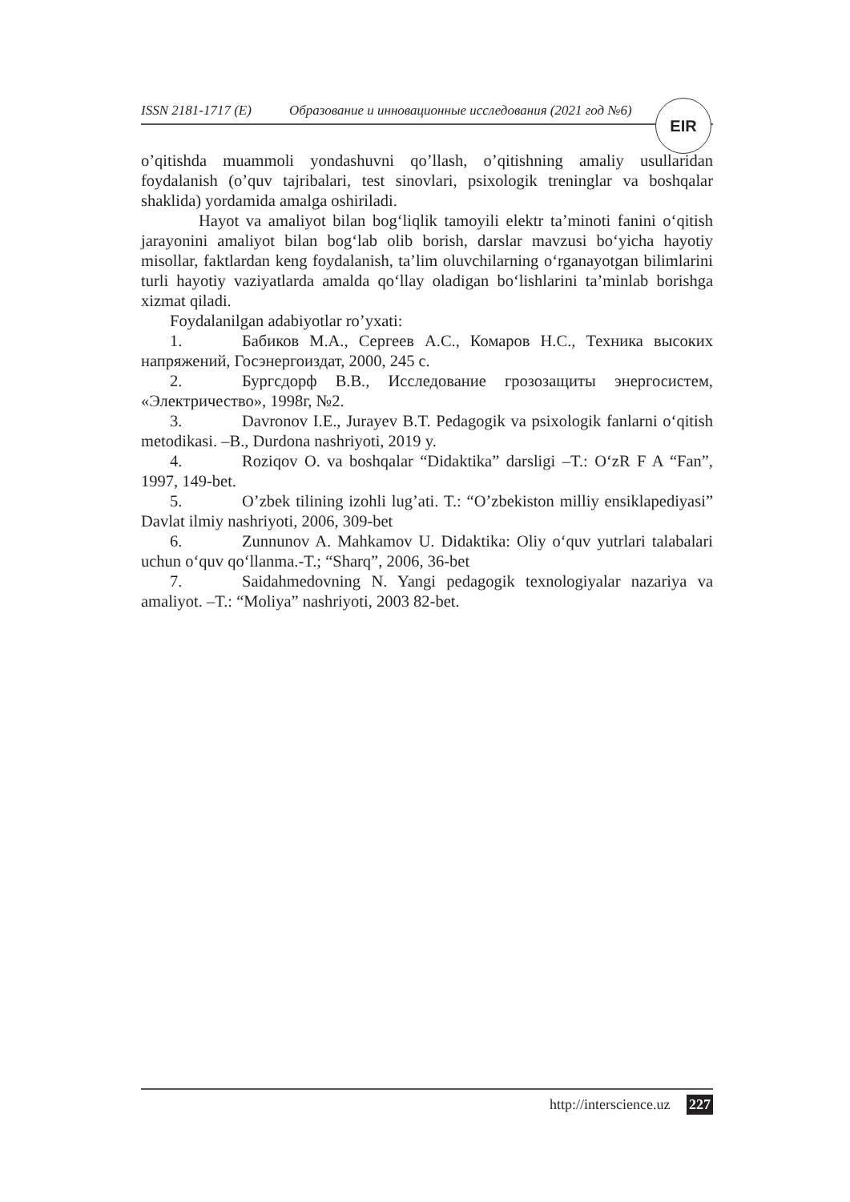ISSN 2181-1717 (E) Образование и инновационные исследования (2021 год №6)
EIR
o’qitishda muammoli yondashuvni qo’llash, o’qitishning amaliy usullaridan foydalanish (o’quv tajribalari, test sinovlari, psixologik treninglar va boshqalar shaklida) yordamida amalga oshiriladi.
Hayot va amaliyot bilan bog‘liqlik tamoyili elektr ta’minoti fanini o‘qitish jarayonini amaliyot bilan bog‘lab olib borish, darslar mavzusi bo‘yicha hayotiy misollar, faktlardan keng foydalanish, ta’lim oluvchilarning o‘rganayotgan bilimlarini turli hayotiy vaziyatlarda amalda qo‘llay oladigan bo‘lishlarini ta’minlab borishga xizmat qiladi.
Foydalanilgan adabiyotlar ro’yxati:
1. Бабиков М.А., Сергеев А.С., Комаров Н.С., Техника высоких напряжений, Госэнергоиздат, 2000, 245 с.
2. Бургсдорф В.В., Исследование грозозащиты энергосистем, «Электричество», 1998г, №2.
3. Davronov I.E., Jurayev B.T. Pedagogik va psixologik fanlarni o‘qitish metodikasi. –B., Durdona nashriyoti, 2019 y.
4. Roziqov O. va boshqalar “Didaktika” darsligi –T.: O‘zR F A “Fan”, 1997, 149-bet.
5. O’zbek tilining izohli lug’ati. T.: “O’zbekiston milliy ensiklapediyasi” Davlat ilmiy nashriyoti, 2006, 309-bet
6. Zunnunov A. Mahkamov U. Didaktika: Oliy o‘quv yutrlari talabalari uchun o‘quv qo‘llanma.-T.; “Sharq”, 2006, 36-bet
7. Saidahmedovning N. Yangi pedagogik texnologiyalar nazariya va amaliyot. –T.: “Moliya” nashriyoti, 2003 82-bet.
http://interscience.uz 227